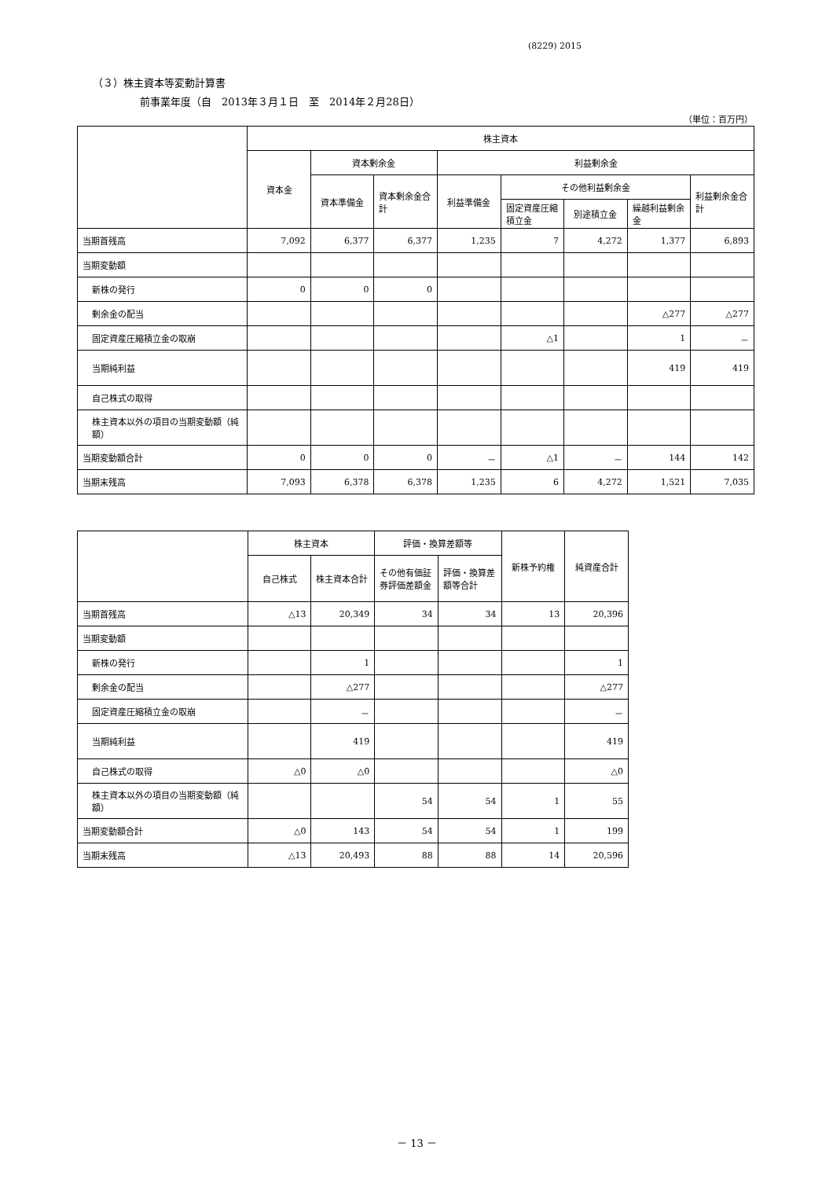(8229) 2015
（３）株主資本等変動計算書
前事業年度（自　2013年３月１日　至　2014年２月28日）
（単位：百万円）
| | 株主資本 | | | | | | | |
| --- | --- | --- | --- | --- | --- | --- | --- | --- |
| | 資本金 | 資本剰余金 | | 利益剰余金 | | | | |
| | | 資本準備金 | 資本剰余金合計 | 利益準備金 | その他利益剰余金 | | | 利益剰余金合計 |
| | | | | | 固定資産圧縮積立金 | 別途積立金 | 繰越利益剰余金 | |
| 当期首残高 | 7,092 | 6,377 | 6,377 | 1,235 | 7 | 4,272 | 1,377 | 6,893 |
| 当期変動額 | | | | | | | | |
| 新株の発行 | 0 | 0 | 0 | | | | | |
| 剰余金の配当 | | | | | | | △277 | △277 |
| 固定資産圧縮積立金の取崩 | | | | | △1 | | 1 | － |
| 当期純利益 | | | | | | | 419 | 419 |
| 自己株式の取得 | | | | | | | | |
| 株主資本以外の項目の当期変動額（純額） | | | | | | | | |
| 当期変動額合計 | 0 | 0 | 0 | － | △1 | － | 144 | 142 |
| 当期末残高 | 7,093 | 6,378 | 6,378 | 1,235 | 6 | 4,272 | 1,521 | 7,035 |
| | 株主資本 | | 評価・換算差額等 | | 新株予約権 | 純資産合計 |
| --- | --- | --- | --- | --- | --- | --- |
| | 自己株式 | 株主資本合計 | その他有価証券評価差額金 | 評価・換算差額等合計 | | |
| 当期首残高 | △13 | 20,349 | 34 | 34 | 13 | 20,396 |
| 当期変動額 | | | | | | |
| 新株の発行 | | 1 | | | | 1 |
| 剰余金の配当 | | △277 | | | | △277 |
| 固定資産圧縮積立金の取崩 | | － | | | | － |
| 当期純利益 | | 419 | | | | 419 |
| 自己株式の取得 | △0 | △0 | | | | △0 |
| 株主資本以外の項目の当期変動額（純額） | | | 54 | 54 | 1 | 55 |
| 当期変動額合計 | △0 | 143 | 54 | 54 | 1 | 199 |
| 当期末残高 | △13 | 20,493 | 88 | 88 | 14 | 20,596 |
－ 13 －